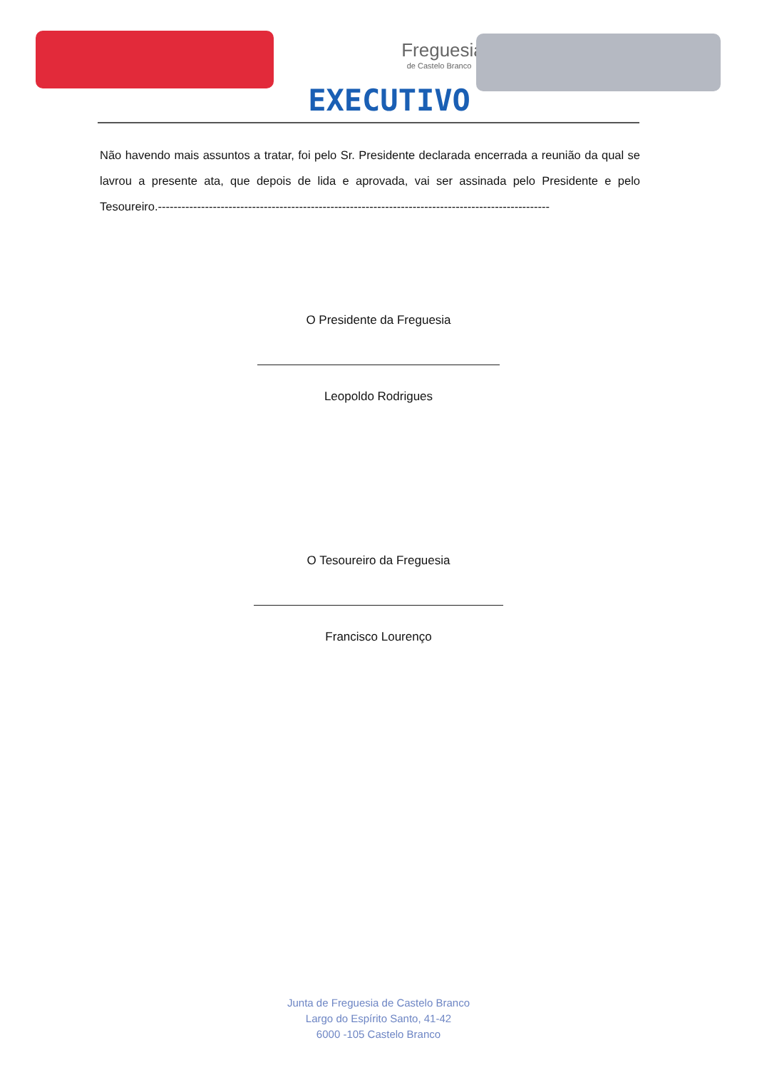Freguesia
de Castelo Branco
EXECUTIVO
Não havendo mais assuntos a tratar, foi pelo Sr. Presidente declarada encerrada a reunião da qual se lavrou a presente ata, que depois de lida e aprovada, vai ser assinada pelo Presidente e pelo Tesoureiro.----------------------------------------------------------------------------------------------------
O Presidente da Freguesia
Leopoldo Rodrigues
O Tesoureiro da Freguesia
Francisco Lourenço
Junta de Freguesia de Castelo Branco
Largo do Espírito Santo, 41-42
6000 -105 Castelo Branco